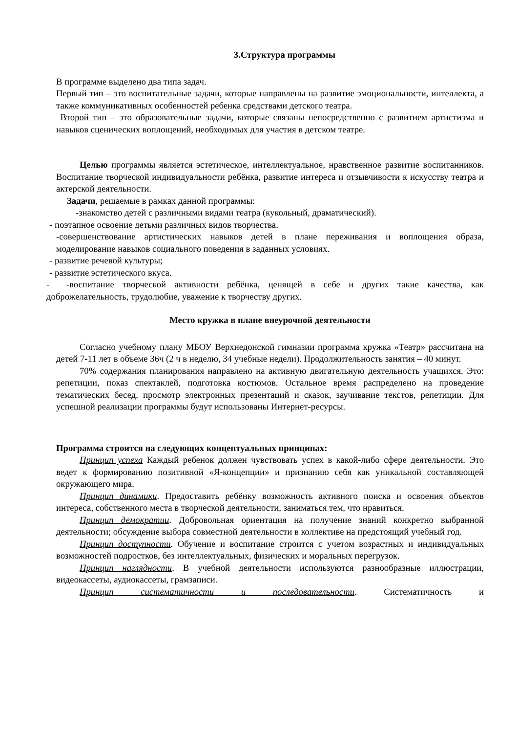3.Структура программы
В программе выделено два типа задач.
Первый тип – это воспитательные задачи, которые направлены на развитие эмоциональности, интеллекта, а также коммуникативных особенностей ребенка средствами детского театра.
Второй тип – это образовательные задачи, которые связаны непосредственно с развитием артистизма и навыков сценических воплощений, необходимых для участия в детском театре.
Целью программы является эстетическое, интеллектуальное, нравственное развитие воспитанников. Воспитание творческой индивидуальности ребёнка, развитие интереса и отзывчивости к искусству театра и актерской деятельности.
Задачи, решаемые в рамках данной программы:
-знакомство детей с различными видами театра (кукольный, драматический).
- поэтапное освоение детьми различных видов творчества.
-совершенствование артистических навыков детей в плане переживания и воплощения образа, моделирование навыков социального поведения в заданных условиях.
- развитие речевой культуры;
- развитие эстетического вкуса.
- -воспитание творческой активности ребёнка, ценящей в себе и других такие качества, как доброжелательность, трудолюбие, уважение к творчеству других.
Место кружка в плане внеурочной деятельности
Согласно учебному плану МБОУ Верхнедонской гимназии программа кружка «Театр» рассчитана на детей 7-11 лет в объеме 36ч (2 ч в неделю, 34 учебные недели). Продолжительность занятия – 40 минут.
70% содержания планирования направлено на активную двигательную деятельность учащихся. Это: репетиции, показ спектаклей, подготовка костюмов. Остальное время распределено на проведение тематических бесед, просмотр электронных презентаций и сказок, заучивание текстов, репетиции. Для успешной реализации программы будут использованы Интернет-ресурсы.
Программа строится на следующих концептуальных принципах:
Принцип успеха Каждый ребенок должен чувствовать успех в какой-либо сфере деятельности. Это ведет к формированию позитивной «Я-концепции» и признанию себя как уникальной составляющей окружающего мира.
Принцип динамики. Предоставить ребёнку возможность активного поиска и освоения объектов интереса, собственного места в творческой деятельности, заниматься тем, что нравиться.
Принцип демократии. Добровольная ориентация на получение знаний конкретно выбранной деятельности; обсуждение выбора совместной деятельности в коллективе на предстоящий учебный год.
Принцип доступности. Обучение и воспитание строится с учетом возрастных и индивидуальных возможностей подростков, без интеллектуальных, физических и моральных перегрузок.
Принцип наглядности. В учебной деятельности используются разнообразные иллюстрации, видеокассеты, аудиокассеты, грамзаписи.
Принцип систематичности и последовательности. Систематичность и